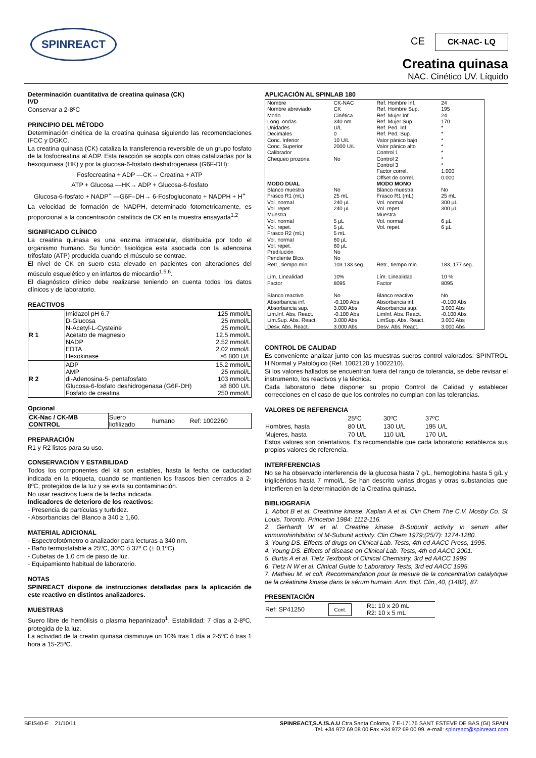SPINREACT
CE CK-NAC- LQ
Creatina quinasa
NAC. Cinético UV. Líquido
Determinación cuantitativa de creatina quinasa (CK)
IVD
Conservar a 2-8ºC
PRINCIPIO DEL MÉTODO
Determinación cinética de la creatina quinasa siguiendo las recomendaciones IFCC y DGKC.
La creatina quinasa (CK) cataliza la transferencia reversible de un grupo fosfato de la fosfocreatina al ADP. Esta reacción se acopla con otras catalizadas por la hexoquinasa (HK) y por la glucosa-6-fosfato deshidrogenasa (G6F-DH):
Fosfocreatina + ADP —CK→ Creatina + ATP
ATP + Glucosa —HK→ ADP + Glucosa-6-fosfato
Glucosa-6-fosfato + NADP<sup>+</sup> —G6F–DH→ 6-Fosfogluconato + NADPH + H<sup>+</sup>
La velocidad de formación de NADPH, determinado fotometricamente, es proporcional a la concentración catalítica de CK en la muestra ensayada<sup>1,2</sup>.
SIGNIFICADO CLÍNICO
La creatina quinasa es una enzima intracelular, distribuida por todo el organismo humano. Su función fisiológica esta asociada con la adenosina trifosfato (ATP) producida cuando el músculo se contrae.
El nivel de CK en suero esta elevado en pacientes con alteraciones del músculo esquelético y en infartos de miocardio<sup>1,5,6</sup>.
El diagnóstico clínico debe realizarse teniendo en cuenta todos los datos clínicos y de laboratorio.
REACTIVOS
| R 1 | Imidazol pH 6.7 D-Glucosa N-Acetyl-L-Cysteine Acetato de magnesio NADP EDTA Hexokinase | 125 mmol/L 25 mmol/L 25 mmol/L 12.5 mmol/L 2.52 mmol/L 2.02 mmol/L ≥6 800 U/L |
| R 2 | ADP AMP di-Adenosina-5- pentafosfato Glucosa-6-fosfato deshidrogenasa (G6F-DH) Fosfato de creatina | 15.2 mmol/L 25 mmol/L 103 mmol/L ≥8 800 U/L 250 mmol/L |
Opcional
| CK-Nac / CK-MB CONTROL | Suero liofilizado | humano | Ref: 1002260 |
PREPARACIÓN
R1 y R2 listos para su uso.
CONSERVACIÓN Y ESTABILIDAD
Todos los componentes del kit son estables, hasta la fecha de caducidad indicada en la etiqueta, cuando se mantienen los frascos bien cerrados a 2-8ºC, protegidos de la luz y se evita su contaminación.
No usar reactivos fuera de la fecha indicada.
Indicadores de deterioro de los reactivos:
- Presencia de partículas y turbidez.
- Absorbancias del Blanco a 340 ≥ 1,60.
MATERIAL ADICIONAL
- Espectrofotómetro o analizador para lecturas a 340 nm.
- Baño termostatable a 25ºC, 30ºC ó 37º C (± 0,1ºC).
- Cubetas de 1,0 cm de paso de luz.
- Equipamiento habitual de laboratorio.
NOTAS
SPINREACT dispone de instrucciones detalladas para la aplicación de este reactivo en distintos analizadores.
MUESTRAS
Suero libre de hemólisis o plasma heparinizado<sup>1</sup>. Estabilidad: 7 días a 2-8ºC, protegida de la luz.
La actividad de la creatin quinasa disminuye un 10% tras 1 día a 2-5ºC ó tras 1 hora a 15-25ªC.
APLICACIÓN AL SPINLAB 180
| Nombre Nombre abreviado Modo Long. ondas Unidades Decimales Conc. Inferior Conc. Superior Calibrador Chequeo prozona | CK-NAC CK Cinética 340 nm U/L 0 10 U/L 2000 U/L No | Ref. Hombre Inf. Ref. Hombre Sup. Ref. Mujer Inf. Ref. Mujer Sup. Ref. Ped. Inf. Ref. Ped. Sup. Valor pánico bajo Valor pánico alto Control 1 Control 2 Control 3 Factor correl. Offset de correl. | 24 195 24 170 * * * * * * * 1.000 0.000 |
| MODO DUAL | | MODO MONO | |
| Blanco muestra Frasco R1 (mL) Vol. normal Vol. repet. Muestra Vol. normal Vol. repet. Frasco R2 (mL) Vol. normal Vol. repet. Predilución Pendiente Blco. Retr., tiempo min. | No 25 mL 240 µL 240 µL 5 µL 5 µL 5 mL 60 µL 60 µL No No 103.133 seg. | Blanco muestra Frasco R1 (mL) Vol. normal Vol. repet. Muestra Vol. normal Vol. repet. Retr., tiempo min. | No 25 mL 300 µL 300 µL 6 µL 6 µL 183, 177 seg. |
| Lim. Linealidad Factor | 10% 8095 | Lím. Linealidad Factor | 10 % 8095 |
| Blanco reactivo Absorbancia inf. Absorbancia sup. Lim.Inf. Abs. React. Lim.Sup. Abs. React. Desv. Abs. React. | No -0.100 Abs 3.000 Abs -0.100 Abs 3.000 Abs 3.000 Abs | Blanco reactivo Absorbancia inf. Absorbancia sup. LimInf. Abs. React. LimSup. Abs. React. Desv. Abs. React. | No -0.100 Abs 3.000 Abs -0.100 Abs 3.000 Abs 3.000 Abs |
CONTROL DE CALIDAD
Es conveniente analizar junto con las muestras sueros control valorados: SPINTROL H Normal y Patológico (Ref. 1002120 y 1002210).
Si los valores hallados se encuentran fuera del rango de tolerancia, se debe revisar el instrumento, los reactivos y la técnica.
Cada laboratorio debe disponer su propio Control de Calidad y establecer correcciones en el caso de que los controles no cumplan con las tolerancias.
VALORES DE REFERENCIA
| | 25ºC | 30ºC | 37ºC |
| Hombres, hasta | 80 U/L | 130 U/L | 195 U/L |
| Mujeres, hasta | 70 U/L | 110 U/L | 170 U/L |
Estos valores son orientativos. Es recomendable que cada laboratorio establezca sus propios valores de referencia.
INTERFERENCIAS
No se ha observado interferencia de la glucosa hasta 7 g/L, hemoglobina hasta 5 g/L y triglicéridos hasta 7 mmol/L. Se han descrito varias drogas y otras substancias que interfieren en la determinación de la Creatina quinasa.
BIBLIOGRAFíA
1. Abbot B et al. Creatinine kinase. Kaplan A et al. Clin Chem The C.V. Mosby Co. St Louis. Toronto. Princeton 1984: 1112-116.
2. Gerhardt W et al. Creatine kinase B-Subunit activity in serum after immunohinhibition of M-Subunit activity. Clin Chem 1979;(25/7): 1274-1280.
3. Young DS. Effects of drugs on Clinical Lab. Tests, 4th ed AACC Press, 1995.
4. Young DS. Effects of disease on Clinical Lab. Tests, 4th ed AACC 2001.
5. Burtis A et al. Tietz Textbook of Clinical Chemistry, 3rd ed AACC 1999.
6. Tietz N W et al. Clinical Guide to Laboratory Tests, 3rd ed AACC 1995.
7. Mathieu M. et coll. Recommandation pour la mesure de la concentration catalytique de la créatinine kinase dans la sérum humain. Ann. Biol. Clin.,40, (1482), 87.
PRESENTACIÓN
| Ref: SP41250 | Cont. | R1: 10 x 20 mL R2: 10 x 5 mL |
BEIS40-E 21/10/11 SPINREACT,S.A./S.A.U Ctra.Santa Coloma, 7 E-17176 SANT ESTEVE DE BAS (GI) SPAIN
Tel. +34 972 69 08 00 Fax +34 972 69 00 99. e-mail: spinreact@spinreact.com